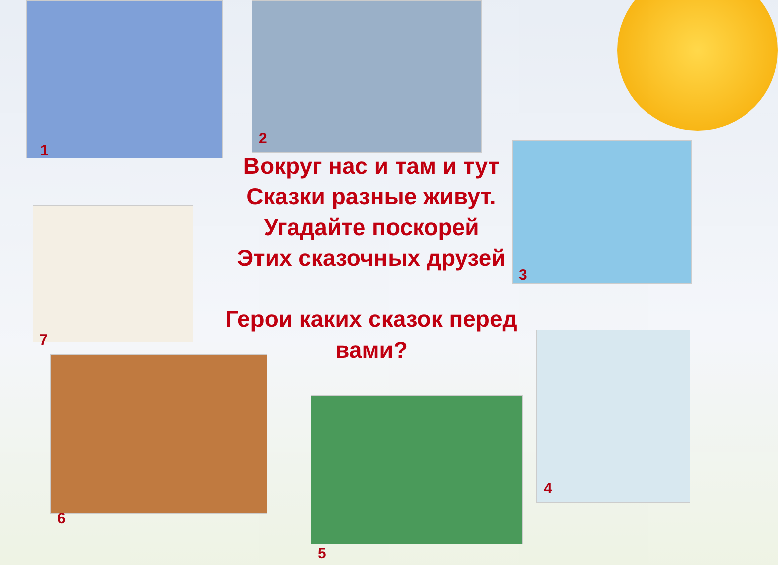1
2
3
7
6
5
4
Вокруг нас и там и тут
Сказки разные живут.
Угадайте поскорей
Этих сказочных друзей
Герои каких сказок перед вами?